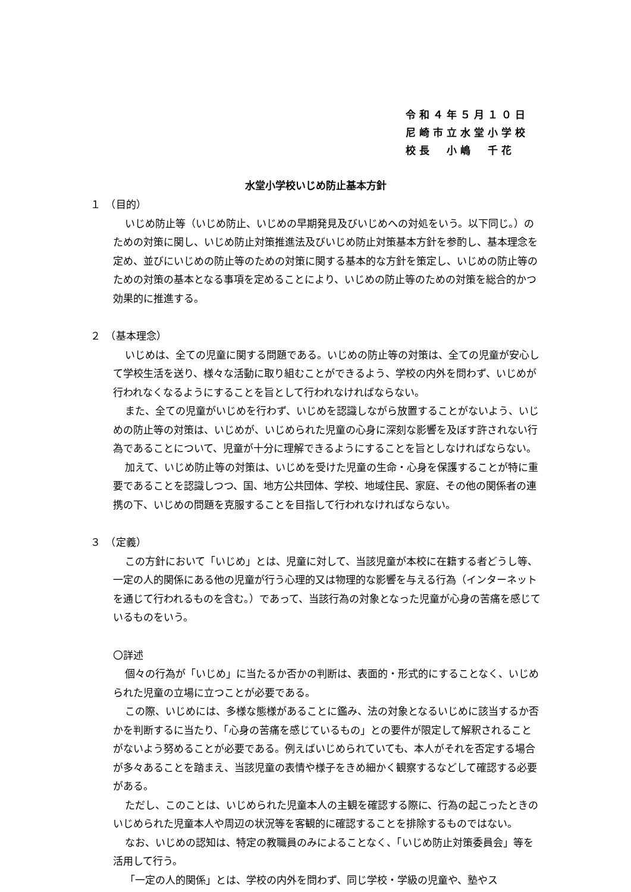令和４年５月１０日
尼崎市立水堂小学校
校長　小嶋　千花
水堂小学校いじめ防止基本方針
１　（目的）
いじめ防止等（いじめ防止、いじめの早期発見及びいじめへの対処をいう。以下同じ。）のための対策に関し、いじめ防止対策推進法及びいじめ防止対策基本方針を参酌し、基本理念を定め、並びにいじめの防止等のための対策に関する基本的な方針を策定し、いじめの防止等のための対策の基本となる事項を定めることにより、いじめの防止等のための対策を総合的かつ効果的に推進する。
２　（基本理念）
いじめは、全ての児童に関する問題である。いじめの防止等の対策は、全ての児童が安心して学校生活を送り、様々な活動に取り組むことができるよう、学校の内外を問わず、いじめが行われなくなるようにすることを旨として行われなければならない。
また、全ての児童がいじめを行わず、いじめを認識しながら放置することがないよう、いじめの防止等の対策は、いじめが、いじめられた児童の心身に深刻な影響を及ぼす許されない行為であることについて、児童が十分に理解できるようにすることを旨としなければならない。
加えて、いじめ防止等の対策は、いじめを受けた児童の生命・心身を保護することが特に重要であることを認識しつつ、国、地方公共団体、学校、地域住民、家庭、その他の関係者の連携の下、いじめの問題を克服することを目指して行われなければならない。
３　（定義）
この方針において「いじめ」とは、児童に対して、当該児童が本校に在籍する者どうし等、一定の人的関係にある他の児童が行う心理的又は物理的な影響を与える行為（インターネットを通じて行われるものを含む。）であって、当該行為の対象となった児童が心身の苦痛を感じているものをいう。
〇詳述
個々の行為が「いじめ」に当たるか否かの判断は、表面的・形式的にすることなく、いじめられた児童の立場に立つことが必要である。
この際、いじめには、多様な態様があることに鑑み、法の対象となるいじめに該当するか否かを判断するに当たり、「心身の苦痛を感じているもの」との要件が限定して解釈されることがないよう努めることが必要である。例えばいじめられていても、本人がそれを否定する場合が多々あることを踏まえ、当該児童の表情や様子をきめ細かく観察するなどして確認する必要がある。
ただし、このことは、いじめられた児童本人の主観を確認する際に、行為の起こったときのいじめられた児童本人や周辺の状況等を客観的に確認することを排除するものではない。
なお、いじめの認知は、特定の教職員のみによることなく、「いじめ防止対策委員会」等を活用して行う。
「一定の人的関係」とは、学校の内外を問わず、同じ学校・学級の児童や、塾やス